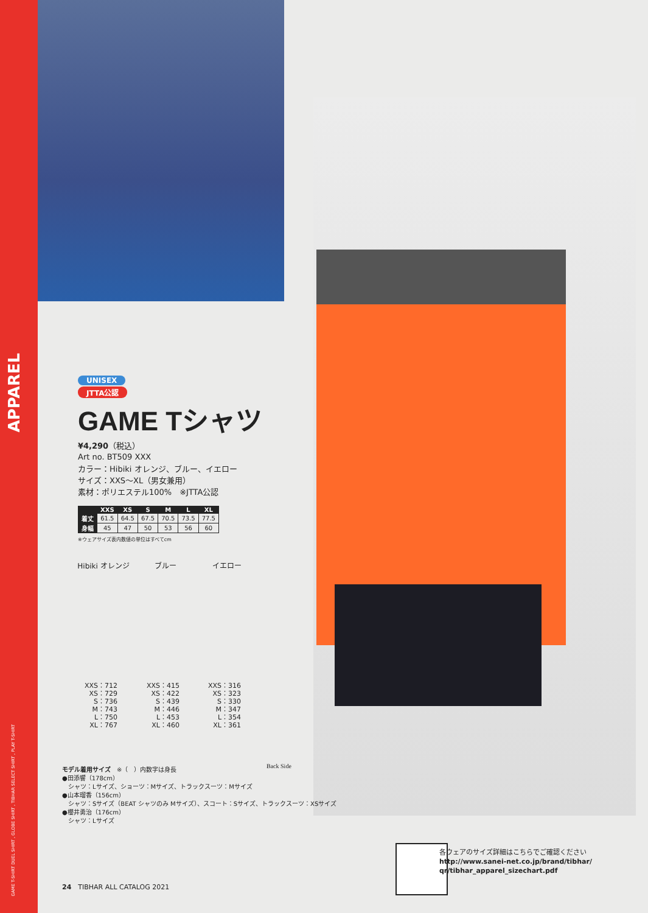APPAREL
GAME T-SHIRT DUEL SHIRT , GLOBE SHIRT , TIBHAR SELECT SHIRT , PLAY T-SHIRT
UNISEX
JTTA公認
GAME Tシャツ
¥4,290（税込）
Art no. BT509 XXX
カラー：Hibiki オレンジ、ブルー、イエロー
サイズ：XXS～XL（男女兼用）
素材：ポリエステル100%　※JTTA公認
| | XXS | XS | S | M | L | XL |
| --- | --- | --- | --- | --- | --- | --- |
| 着丈 | 61.5 | 64.5 | 67.5 | 70.5 | 73.5 | 77.5 |
| 身幅 | 45 | 47 | 50 | 53 | 56 | 60 |
※ウェアサイズ表内数値の単位はすべてcm
Hibiki オレンジ ブルー イエロー
XXS：712
XS：729
S：736
M：743
L：750
XL：767
XXS：415
XS：422
S：439
M：446
L：453
XL：460
XXS：316
XS：323
S：330
M：347
L：354
XL：361
Back Side
モデル着用サイズ　※（　）内数字は身長
●田添響（178cm）
　シャツ：Lサイズ、ショーツ：Mサイズ、トラックスーツ：Mサイズ
●山本瑠香（156cm）
　シャツ：Sサイズ（BEAT シャツのみ Mサイズ）、スコート：Sサイズ、トラックスーツ：XSサイズ
●櫻井勇治（176cm）
　シャツ：Lサイズ
24　TIBHAR ALL CATALOG 2021
各ウェアのサイズ詳細はこちらでご確認ください
http://www.sanei-net.co.jp/brand/tibhar/
qr/tibhar_apparel_sizechart.pdf